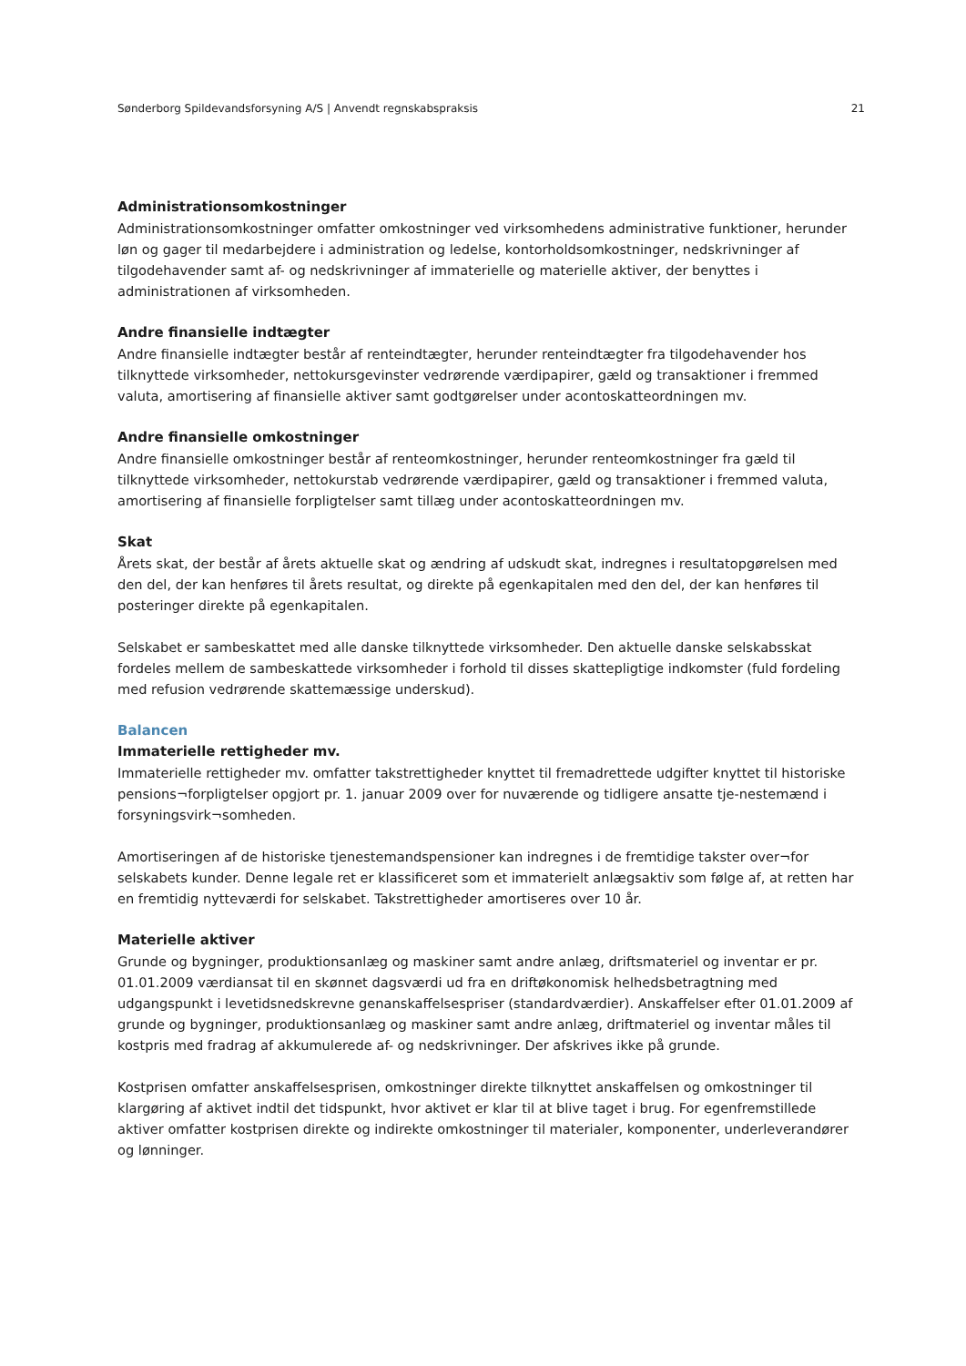Sønderborg Spildevandsforsyning A/S | Anvendt regnskabspraksis 21
Administrationsomkostninger
Administrationsomkostninger omfatter omkostninger ved virksomhedens administrative funktioner, herunder løn og gager til medarbejdere i administration og ledelse, kontorholdsomkostninger, nedskrivninger af tilgodehavender samt af- og nedskrivninger af immaterielle og materielle aktiver, der benyttes i administrationen af virksomheden.
Andre finansielle indtægter
Andre finansielle indtægter består af renteindtægter, herunder renteindtægter fra tilgodehavender hos tilknyttede virksomheder, nettokursgevinster vedrørende værdipapirer, gæld og transaktioner i fremmed valuta, amortisering af finansielle aktiver samt godtgørelser under acontoskatteordningen mv.
Andre finansielle omkostninger
Andre finansielle omkostninger består af renteomkostninger, herunder renteomkostninger fra gæld til tilknyttede virksomheder, nettokurstab vedrørende værdipapirer, gæld og transaktioner i fremmed valuta, amortisering af finansielle forpligtelser samt tillæg under acontoskatteordningen mv.
Skat
Årets skat, der består af årets aktuelle skat og ændring af udskudt skat, indregnes i resultatopgørelsen med den del, der kan henføres til årets resultat, og direkte på egenkapitalen med den del, der kan henføres til posteringer direkte på egenkapitalen.
Selskabet er sambeskattet med alle danske tilknyttede virksomheder. Den aktuelle danske selskabsskat fordeles mellem de sambeskattede virksomheder i forhold til disses skattepligtige indkomster (fuld fordeling med refusion vedrørende skattemæssige underskud).
Balancen
Immaterielle rettigheder mv.
Immaterielle rettigheder mv. omfatter takstrettigheder knyttet til fremadrettede udgifter knyttet til historiske pensions¬forpligtelser opgjort pr. 1. januar 2009 over for nuværende og tidligere ansatte tje-nestemænd i forsyningsvirk¬somheden.
Amortiseringen af de historiske tjenestemandspensioner kan indregnes i de fremtidige takster over¬for selskabets kunder. Denne legale ret er klassificeret som et immaterielt anlægsaktiv som følge af, at retten har en fremtidig nytteværdi for selskabet. Takstrettigheder amortiseres over 10 år.
Materielle aktiver
Grunde og bygninger, produktionsanlæg og maskiner samt andre anlæg, driftsmateriel og inventar er pr. 01.01.2009 værdiansat til en skønnet dagsværdi ud fra en driftøkonomisk helhedsbetragtning med udgangspunkt i levetidsnedskrevne genanskaffelsespriser (standardværdier). Anskaffelser efter 01.01.2009 af grunde og bygninger, produktionsanlæg og maskiner samt andre anlæg, driftmateriel og inventar måles til kostpris med fradrag af akkumulerede af- og nedskrivninger. Der afskrives ikke på grunde.
Kostprisen omfatter anskaffelsesprisen, omkostninger direkte tilknyttet anskaffelsen og omkostninger til klargøring af aktivet indtil det tidspunkt, hvor aktivet er klar til at blive taget i brug. For egenfremstillede aktiver omfatter kostprisen direkte og indirekte omkostninger til materialer, komponenter, underleverandører og lønninger.